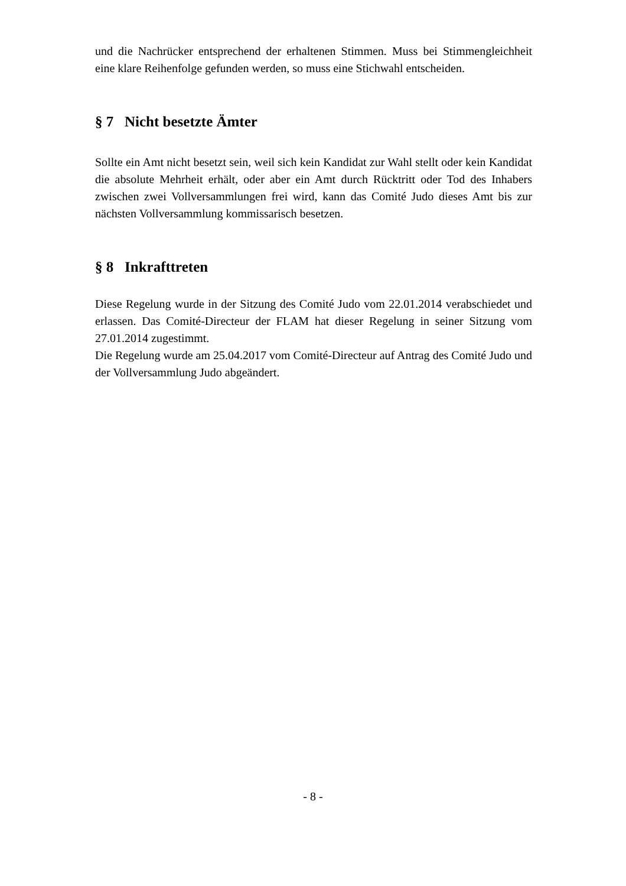und die Nachrücker entsprechend der erhaltenen Stimmen. Muss bei Stimmengleichheit eine klare Reihenfolge gefunden werden, so muss eine Stichwahl entscheiden.
§ 7 Nicht besetzte Ämter
Sollte ein Amt nicht besetzt sein, weil sich kein Kandidat zur Wahl stellt oder kein Kandidat die absolute Mehrheit erhält, oder aber ein Amt durch Rücktritt oder Tod des Inhabers zwischen zwei Vollversammlungen frei wird, kann das Comité Judo dieses Amt bis zur nächsten Vollversammlung kommissarisch besetzen.
§ 8 Inkrafttreten
Diese Regelung wurde in der Sitzung des Comité Judo vom 22.01.2014 verabschiedet und erlassen. Das Comité-Directeur der FLAM hat dieser Regelung in seiner Sitzung vom 27.01.2014 zugestimmt.
Die Regelung wurde am 25.04.2017 vom Comité-Directeur auf Antrag des Comité Judo und der Vollversammlung Judo abgeändert.
- 8 -